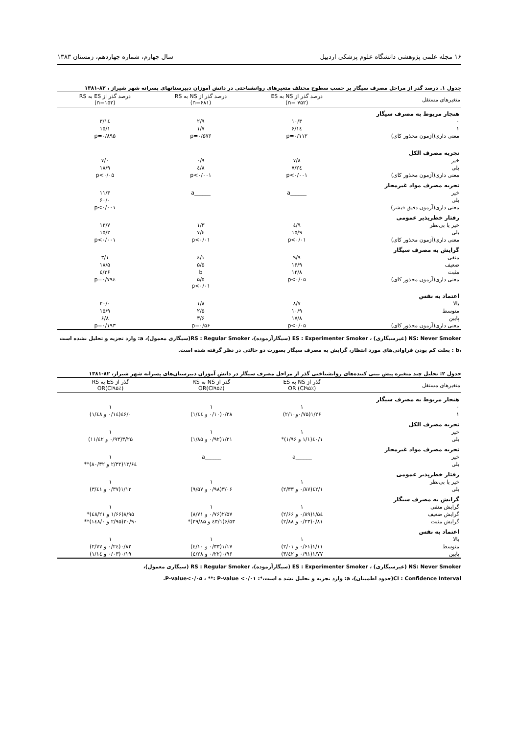۱۶ مجله علمی پژوهشی دانشگاه علوم پزشکی اردبیل سال چهارم، شماره چهاردهم، زمستان ۱۳۸۳
جدول ۱. درصد گذر از مراحل مصرف سیگار بر حسب سطوح مختلف متغیرهای روانشناختی در دانش آموزان دبیرستانهای پسرانه شهر شیراز ، ۸۲-۱۳۸۱
| متغیرهای مستقل | درصد گذر از NS به ES (n= ۷۵۲) | درصد گذر از NS به RS (n=۶۸۱) | درصد گذر از ES به RS (n=۱۵۲) |
| --- | --- | --- | --- |
| هنجار مربوط به مصرف سیگار | | | |
| ۰ | ۱۰/۳ | ۲/۹ | ۱٤/۳ |
| ۱ | ۱٤/۶ | ۱/۷ | ۱۵/۱ |
| معنی داری(آزمون مجذور کای) | p=۰/۱۱۲ | p=۰/۵۷۶ | p=۰/۸۹۵ |
| تجربه مصرف الکل | | | |
| خیر | ۷/۸ | ۰/۹ | ۷/۰ |
| بلی | ۲٤/۷ | ۸/٤ | ۱۸/۹ |
| معنی داری(آزمون مجذور کای) | p<۰/۰۰۱ | p<۰/۰۰۱ | p<۰/۰۵ |
| تجربه مصرف مواد غیرمجاز | | | |
| خیر | ______a | ______a | ۱۱/۳ |
| بلی | | | ۶۰/۰ |
| معنی داری(آزمون دقیق فیشر) | | | p<۰/۰۰۱ |
| رفتار خطرپذیر عمومی | | | |
| خیر یا بی‌نظر | ۹/٤ | ۱/۳ | ۱۳/۷ |
| بلی | ۱۵/۹ | ٤/۷ | ۱۵/۲ |
| معنی داری(آزمون مجذور کای) | p<۰/۰۱ | p<۰/۰۱ | p<۰/۰۰۱ |
| گرایش به مصرف سیگار | | | |
| منفی | ۹/۹ | ۱/٤ | ۳/۱ |
| ضعیف | ۱۶/۹ | ۵/۵ | ۱۸/۵ |
| مثبت | ۱۳/۸ | b | ۳۶/٤ |
| معنی داری(آزمون مجذور کای) | p<۰/۰۵ | ۵/۵ p<۰/۰۱ | p=۰/۷۹٤ |
| اعتماد به نفس | | | |
| بالا | ۸/۷ | ۱/۸ | ۲۰/۰ |
| متوسط | ۱۰/۹ | ۲/۵ | ۱۵/۹ |
| پایین | ۱۷/۸ | ۳/۶ | ۶/۸ |
| معنی داری(آزمون مجذور کای) | p<۰/۰۵ | p=۰/۵۶ | p=۰/۱۹۳ |
NS: Never Smoker (غیرسیگاری) ، ES : Experimenter Smoker (سیگارآزموده)، RS : Regular Smoker(سیگاری معمول)، a: وارد تجزیه و تحلیل نشده است ،b : بعلت کم بودن فراوانی‌های مورد انتظار، گرایش به مصرف سیگار بصورت دو حالتی در نظر گرفته شده است.
جدول ۲: تحلیل چند متغیره پیش بینی کننده‌های روانشناختی گذر از مراحل مصرف سیگار در دانش آموزان دبیرستان‌های پسرانه شهر شیراز، ۸۲-۱۳۸۱
| متغیرهای مستقل | گذر از NS به ES OR (CI۹۵٪) | گذر از NS به RS OR(CI۹۵٪) | گذر از ES به RS OR(CI۹۵٪) |
| --- | --- | --- | --- |
| هنجار مربوط به مصرف سیگار | | | |
| ۰ | ۱ | ۱ | ۱ |
| ۱ | ۱/۲۶(۰/۷۵و۲/۱۰) | ۰/۳۸(۰/۱۰ و ۱/٤٤) | ۰/٤۶(۰/۱٤ و ۱/٤۸) |
| تجربه مصرف الکل | | | |
| خیر | ۱ | ۱ | ۱ |
| بلی | ۱/٤۰(۱/۱ و ۱/۹۶)* | ۱/۳۱(۰/۹۲ و ۱/۸۵) | ۳/۲۵(۰/۹۳ و ۱۱/٤۲) |
| تجربه مصرف مواد غیرمجاز | | | |
| خیر | ______a | ______a | ۱ |
| بلی | | | ۱۳/۶٤(۲/۳۲ و ۸۰/۳۲)** |
| رفتار خطرپذیر عمومی | | | |
| خیر یا بی‌نظر | ۱ | ۱ | ۱ |
| بلی | ۱/٤۲(۰/۸۷ و ۲/۳۳) | ۳/۰۶(۰/۹۸ و ۹/۵۷) | ۱/۱۳(۰/۳۷ و ۳/٤۱) |
| گرایش به مصرف سیگار | | | |
| گرایش منفی | ۱ | ۱ | ۱ |
| گرایش ضعیف | ۱/۵٤(۰/۸۹ و ۲/۶۶) | ۲/۵۷(۰/۷۶ و ۸/۷۱) | ۸/۹۵(۱/۶۶ و ٤۸/۲۱)* |
| گرایش مثبت | ۰/۸۱(۰/۲۳ و ۲/۸۸) | ۶/۵۳(۱/٤۳ و ۲۹/۸۵)* | ۲۰/۹۰(۲/۹۵ و ۱٤۸/۰)** |
| اعتماد به نفس | | | |
| بالا | ۱ | ۱ | ۱ |
| متوسط | ۱/۱۱(۰/۶۱ و ۲/۰۱) | ۱/۱۷(۰/۳۳ و ٤/۱۰) | ۰/۸۲(۰/۲٤ و ۲/۷۷) |
| پایین | ۱/۷۷(۰/۹۱ و ۳/٤۲) | ۰/۹۶(۰/۲۲ و ٤/۲۸) | ۰/۱۹(۰/۰۳ و ۱/۱٤) |
NS: Never Smoker (غیرسیگاری) ، ES : Experimenter Smoker (سیگارآزموده)، RS : Regular Smoker (سیگاری معمول)،
CI : Confidence Interval(حدود اطمینان)، a: وارد تجزیه و تحلیل نشد ه است،*: P-value<۰/۰۵ ، **: P-value <۰/۰۱.